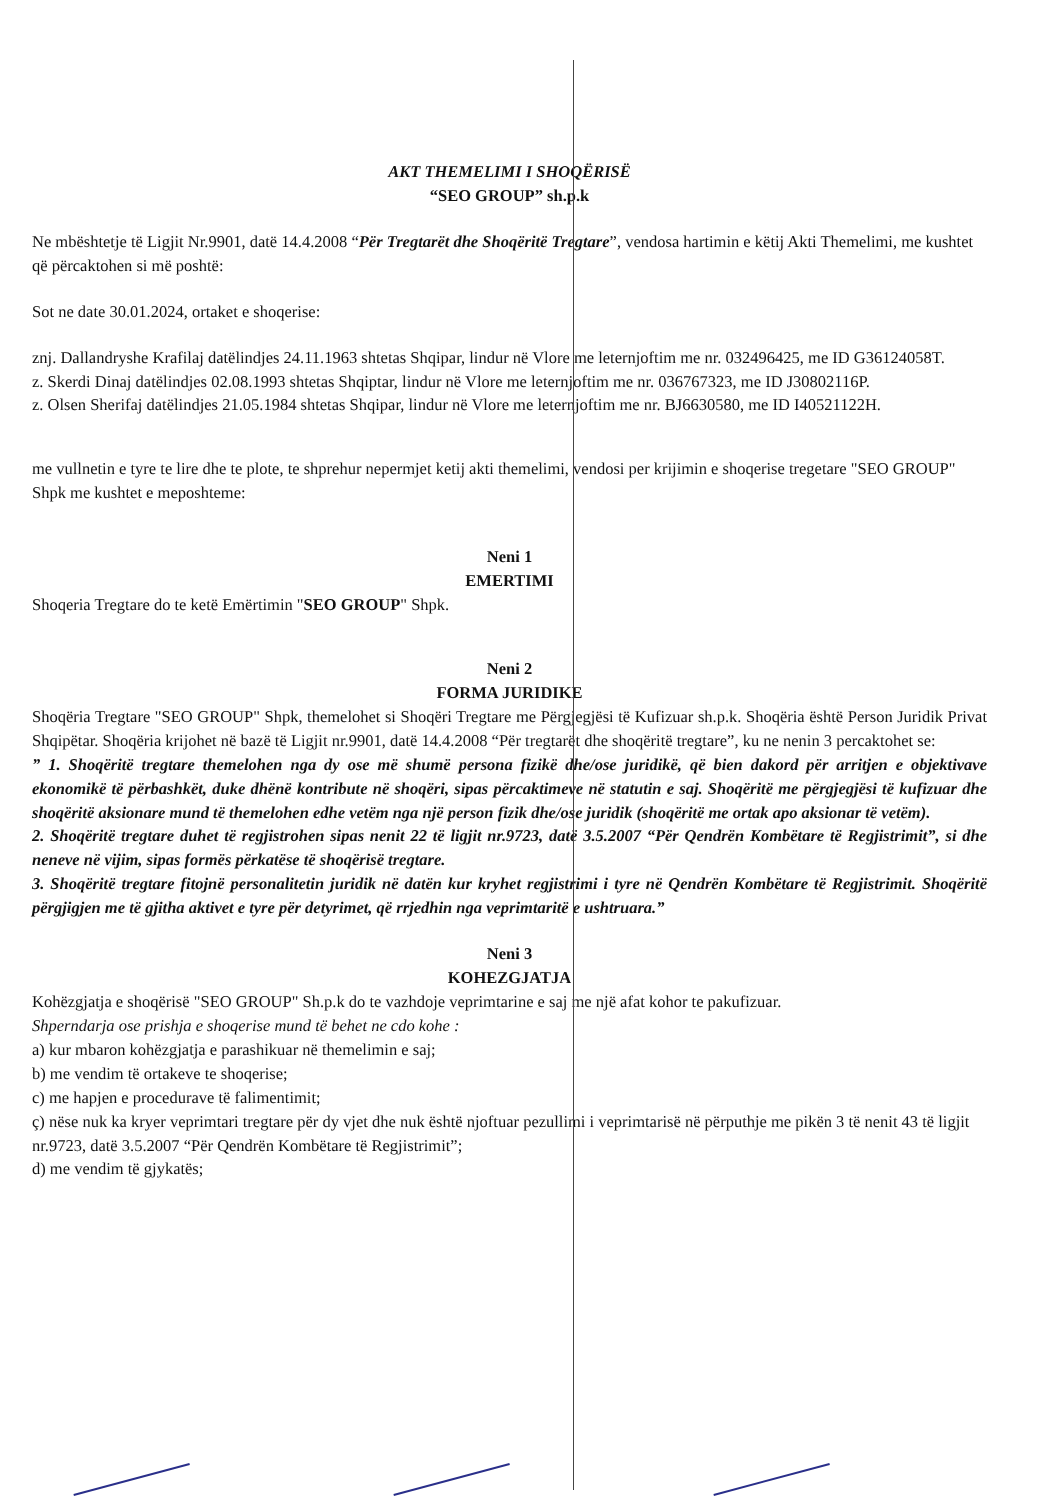AKT THEMELIMI I SHOQËRISË
“SEO GROUP” sh.p.k
Ne mbështetje të Ligjit Nr.9901, datë 14.4.2008 “Për Tregtarët dhe Shoqëritë Tregtare”, vendosa hartimin e këtij Akti Themelimi, me kushtet që përcaktohen si më poshtë:
Sot ne date 30.01.2024, ortaket e shoqerise:
znj. Dallandryshe Krafilaj datëlindjes 24.11.1963 shtetas Shqipar, lindur në Vlore me leternjoftim me nr. 032496425, me ID G36124058T.
z. Skerdi Dinaj datëlindjes 02.08.1993 shtetas Shqiptar, lindur në Vlore me leternjoftim me nr. 036767323, me ID J30802116P.
z. Olsen Sherifaj datëlindjes 21.05.1984 shtetas Shqipar, lindur në Vlore me leternjoftim me nr. BJ6630580, me ID I40521122H.
me vullnetin e tyre te lire dhe te plote, te shprehur nepermjet ketij akti themelimi, vendosi per krijimin e shoqerise tregetare "SEO GROUP" Shpk me kushtet e meposhteme:
Neni 1
EMERTIMI
Shoqeria Tregtare do te ketë Emërtimin "SEO GROUP" Shpk.
Neni 2
FORMA JURIDIKE
Shoqëria Tregtare "SEO GROUP" Shpk, themelohet si Shoqëri Tregtare me Përgjegjësi të Kufizuar sh.p.k. Shoqëria është Person Juridik Privat Shqipëtar. Shoqëria krijohet në bazë të Ligjit nr.9901, datë 14.4.2008 “Për tregtarët dhe shoqëritë tregtare”, ku ne nenin 3 percaktohet se:
” 1. Shoqëritë tregtare themelohen nga dy ose më shumë persona fizikë dhe/ose juridikë, që bien dakord për arritjen e objektivave ekonomikë të përbashkët, duke dhënë kontribute në shoqëri, sipas përcaktimeve në statutin e saj. Shoqëritë me përgjegjësi të kufizuar dhe shoqëritë aksionare mund të themelohen edhe vetëm nga një person fizik dhe/ose juridik (shoqëritë me ortak apo aksionar të vetëm).
2. Shoqëritë tregtare duhet të regjistrohen sipas nenit 22 të ligjit nr.9723, datë 3.5.2007 “Për Qendrën Kombëtare të Regjistrimit”, si dhe neneve në vijim, sipas formës përkatëse të shoqërisë tregtare.
3. Shoqëritë tregtare fitojnë personalitetin juridik në datën kur kryhet regjistrimi i tyre në Qendrën Kombëtare të Regjistrimit. Shoqëritë përgjigjen me të gjitha aktivet e tyre për detyrimet, që rrjedhin nga veprimtaritë e ushtruara.”
Neni 3
KOHEZGJATJA
Kohëzgjatja e shoqërisë "SEO GROUP" Sh.p.k do te vazhdoje veprimtarine e saj me një afat kohor te pakufizuar.
Shperndarja ose prishja e shoqerise mund të behet ne cdo kohe :
a) kur mbaron kohëzgjatja e parashikuar në themelimin e saj;
b) me vendim të ortakeve te shoqerise;
c) me hapjen e procedurave të falimentimit;
ç) nëse nuk ka kryer veprimtari tregtare për dy vjet dhe nuk është njoftuar pezullimi i veprimtarisë në përputhje me pikën 3 të nenit 43 të ligjit nr.9723, datë 3.5.2007 “Për Qendrën Kombëtare të Regjistrimit”;
d) me vendim të gjykatës;